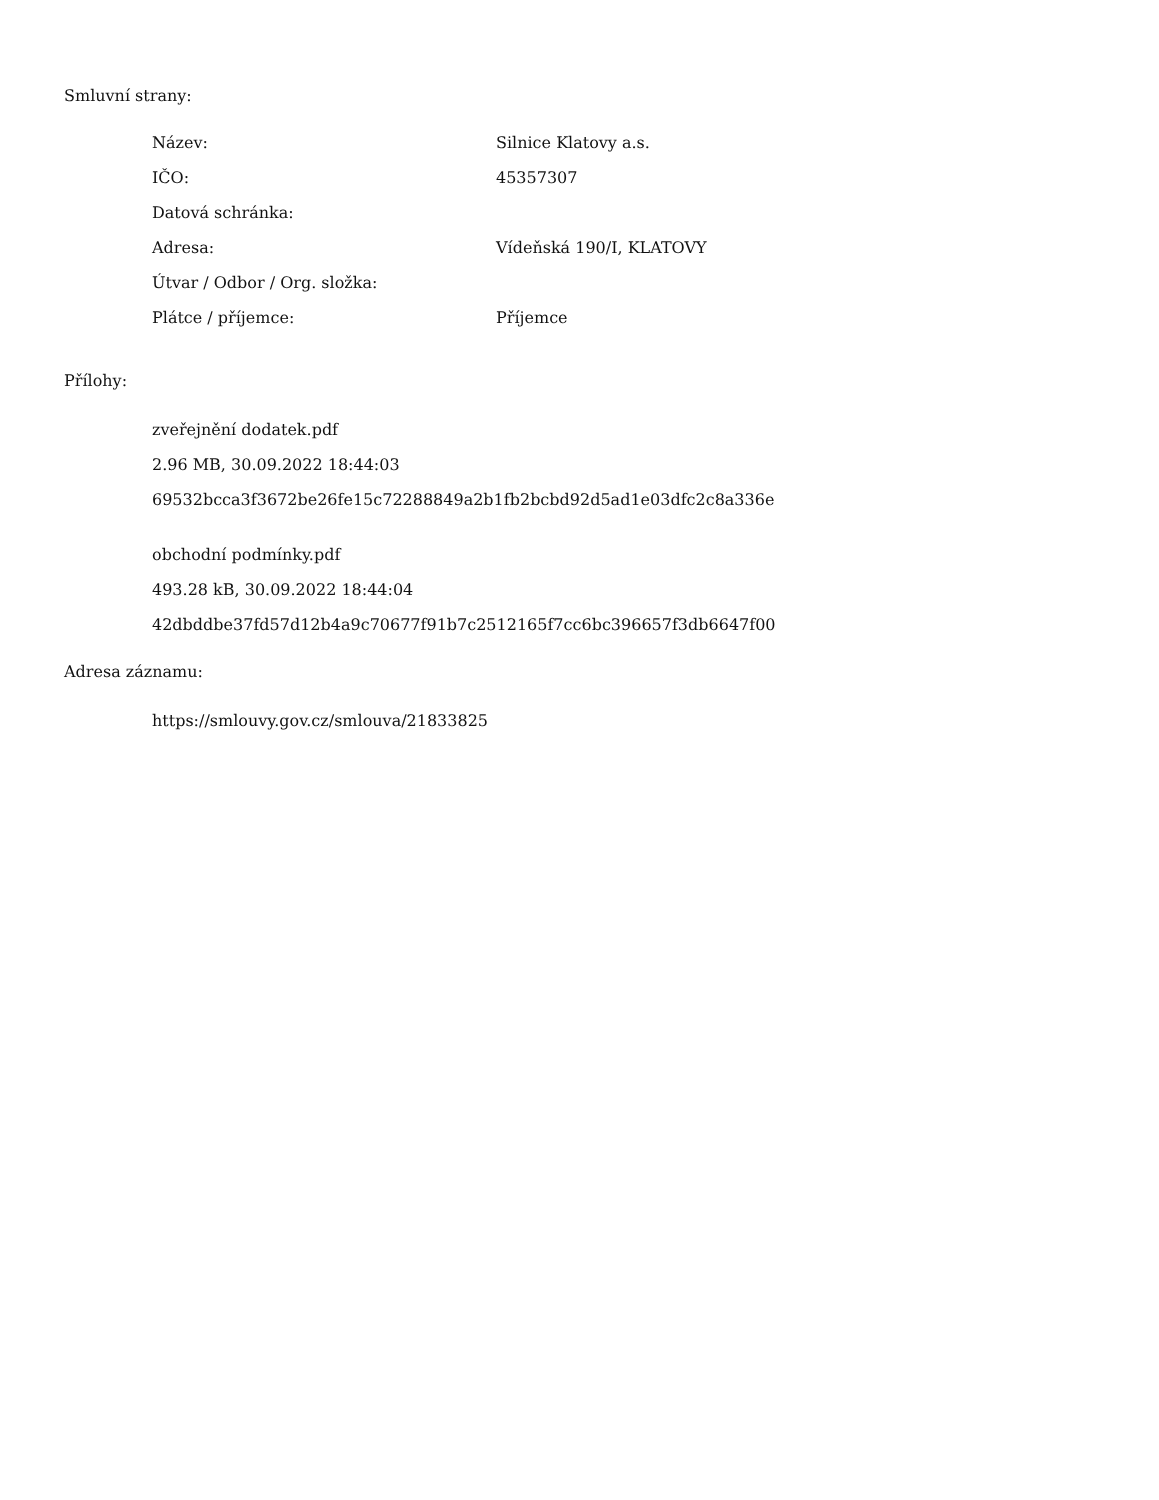Smluvní strany:
| Název: | Silnice Klatovy a.s. |
| IČO: | 45357307 |
| Datová schránka: | |
| Adresa: | Vídeňská 190/I, KLATOVY |
| Útvar / Odbor / Org. složka: | |
| Plátce / příjemce: | Příjemce |
Přílohy:
zveřejnění dodatek.pdf
2.96 MB, 30.09.2022 18:44:03
69532bcca3f3672be26fe15c72288849a2b1fb2bcbd92d5ad1e03dfc2c8a336e
obchodní podmínky.pdf
493.28 kB, 30.09.2022 18:44:04
42dbddbe37fd57d12b4a9c70677f91b7c2512165f7cc6bc396657f3db6647f00
Adresa záznamu:
https://smlouvy.gov.cz/smlouva/21833825